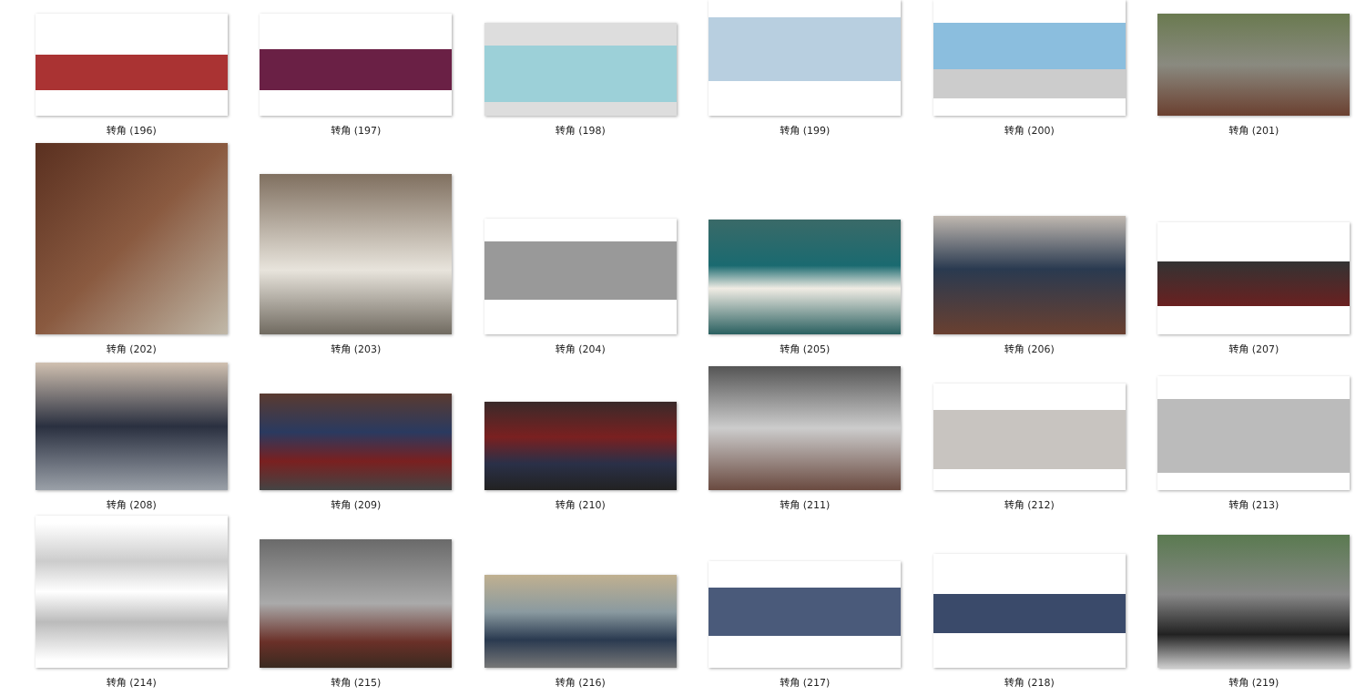转角 (196) 转角 (197) 转角 (198) 转角 (199) 转角 (200) 转角 (201)
转角 (202) 转角 (203) 转角 (204) 转角 (205) 转角 (206) 转角 (207)
转角 (208) 转角 (209) 转角 (210) 转角 (211) 转角 (212) 转角 (213)
转角 (214) 转角 (215) 转角 (216) 转角 (217) 转角 (218) 转角 (219)